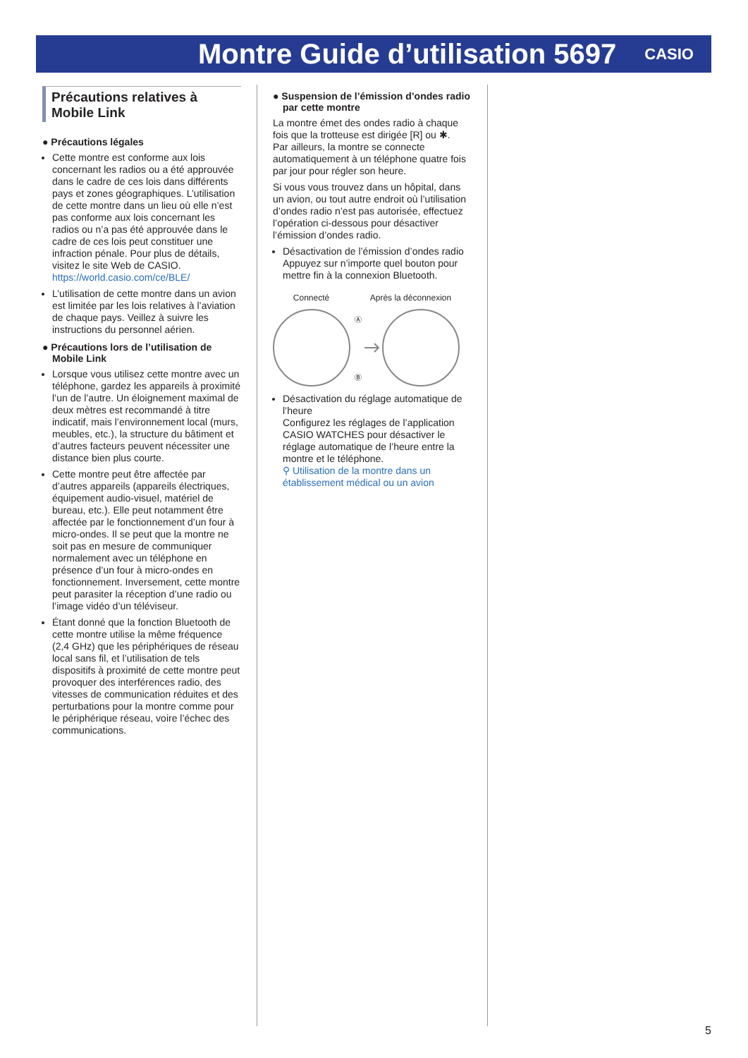Montre Guide d’utilisation 5697
CASIO
Précautions relatives à Mobile Link
● Précautions légales
Cette montre est conforme aux lois concernant les radios ou a été approuvée dans le cadre de ces lois dans différents pays et zones géographiques. L’utilisation de cette montre dans un lieu où elle n’est pas conforme aux lois concernant les radios ou n’a pas été approuvée dans le cadre de ces lois peut constituer une infraction pénale. Pour plus de détails, visitez le site Web de CASIO.
https://world.casio.com/ce/BLE/
L’utilisation de cette montre dans un avion est limitée par les lois relatives à l’aviation de chaque pays. Veillez à suivre les instructions du personnel aérien.
● Précautions lors de l’utilisation de Mobile Link
Lorsque vous utilisez cette montre avec un téléphone, gardez les appareils à proximité l’un de l’autre. Un éloignement maximal de deux mètres est recommandé à titre indicatif, mais l’environnement local (murs, meubles, etc.), la structure du bâtiment et d’autres facteurs peuvent nécessiter une distance bien plus courte.
Cette montre peut être affectée par d’autres appareils (appareils électriques, équipement audio-visuel, matériel de bureau, etc.). Elle peut notamment être affectée par le fonctionnement d’un four à micro-ondes. Il se peut que la montre ne soit pas en mesure de communiquer normalement avec un téléphone en présence d’un four à micro-ondes en fonctionnement. Inversement, cette montre peut parasiter la réception d’une radio ou l’image vidéo d’un téléviseur.
Étant donné que la fonction Bluetooth de cette montre utilise la même fréquence (2,4 GHz) que les périphériques de réseau local sans fil, et l’utilisation de tels dispositifs à proximité de cette montre peut provoquer des interférences radio, des vitesses de communication réduites et des perturbations pour la montre comme pour le périphérique réseau, voire l’échec des communications.
● Suspension de l’émission d’ondes radio par cette montre
La montre émet des ondes radio à chaque fois que la trotteuse est dirigée [R] ou ✱.
Par ailleurs, la montre se connecte automatiquement à un téléphone quatre fois par jour pour régler son heure.
Si vous vous trouvez dans un hôpital, dans un avion, ou tout autre endroit où l’utilisation d’ondes radio n’est pas autorisée, effectuez l’opération ci-dessous pour désactiver l’émission d’ondes radio.
Désactivation de l’émission d’ondes radio
Appuyez sur n’importe quel bouton pour mettre fin à la connexion Bluetooth.
Connecté Après la déconnexion
Ⓐ
Ⓑ
Désactivation du réglage automatique de l’heure
Configurez les réglages de l’application CASIO WATCHES pour désactiver le réglage automatique de l’heure entre la montre et le téléphone.
⚲ Utilisation de la montre dans un établissement médical ou un avion
5